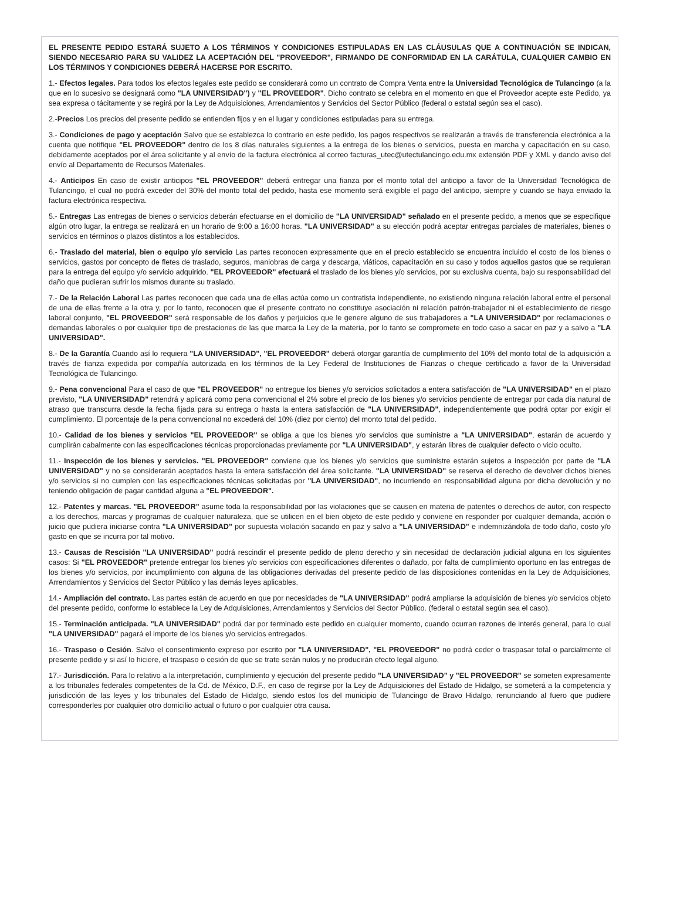EL PRESENTE PEDIDO ESTARÁ SUJETO A LOS TÉRMINOS Y CONDICIONES ESTIPULADAS EN LAS CLÁUSULAS QUE A CONTINUACIÓN SE INDICAN, SIENDO NECESARIO PARA SU VALIDEZ LA ACEPTACIÓN DEL "PROVEEDOR", FIRMANDO DE CONFORMIDAD EN LA CARÁTULA, CUALQUIER CAMBIO EN LOS TÉRMINOS Y CONDICIONES DEBERÁ HACERSE POR ESCRITO.
1.- Efectos legales. Para todos los efectos legales este pedido se considerará como un contrato de Compra Venta entre la Universidad Tecnológica de Tulancingo (a la que en lo sucesivo se designará como "LA UNIVERSIDAD") y "EL PROVEEDOR". Dicho contrato se celebra en el momento en que el Proveedor acepte este Pedido, ya sea expresa o tácitamente y se regirá por la Ley de Adquisiciones, Arrendamientos y Servicios del Sector Público (federal o estatal según sea el caso).
2.-Precios Los precios del presente pedido se entienden fijos y en el lugar y condiciones estipuladas para su entrega.
3.- Condiciones de pago y aceptación Salvo que se establezca lo contrario en este pedido, los pagos respectivos se realizarán a través de transferencia electrónica a la cuenta que notifique "EL PROVEEDOR" dentro de los 8 días naturales siguientes a la entrega de los bienes o servicios, puesta en marcha y capacitación en su caso, debidamente aceptados por el área solicitante y al envío de la factura electrónica al correo facturas_utec@utectulancingo.edu.mx extensión PDF y XML y dando aviso del envío al Departamento de Recursos Materiales.
4.- Anticipos En caso de existir anticipos "EL PROVEEDOR" deberá entregar una fianza por el monto total del anticipo a favor de la Universidad Tecnológica de Tulancingo, el cual no podrá exceder del 30% del monto total del pedido, hasta ese momento será exigible el pago del anticipo, siempre y cuando se haya enviado la factura electrónica respectiva.
5.- Entregas Las entregas de bienes o servicios deberán efectuarse en el domicilio de "LA UNIVERSIDAD" señalado en el presente pedido, a menos que se especifique algún otro lugar, la entrega se realizará en un horario de 9:00 a 16:00 horas. "LA UNIVERSIDAD" a su elección podrá aceptar entregas parciales de materiales, bienes o servicios en términos o plazos distintos a los establecidos.
6.- Traslado del material, bien o equipo y/o servicio Las partes reconocen expresamente que en el precio establecido se encuentra incluido el costo de los bienes o servicios, gastos por concepto de fletes de traslado, seguros, maniobras de carga y descarga, viáticos, capacitación en su caso y todos aquellos gastos que se requieran para la entrega del equipo y/o servicio adquirido. "EL PROVEEDOR" efectuará el traslado de los bienes y/o servicios, por su exclusiva cuenta, bajo su responsabilidad del daño que pudieran sufrir los mismos durante su traslado.
7.- De la Relación Laboral Las partes reconocen que cada una de ellas actúa como un contratista independiente, no existiendo ninguna relación laboral entre el personal de una de ellas frente a la otra y, por lo tanto, reconocen que el presente contrato no constituye asociación ni relación patrón-trabajador ni el establecimiento de riesgo laboral conjunto, "EL PROVEEDOR" será responsable de los daños y perjuicios que le genere alguno de sus trabajadores a "LA UNIVERSIDAD" por reclamaciones o demandas laborales o por cualquier tipo de prestaciones de las que marca la Ley de la materia, por lo tanto se compromete en todo caso a sacar en paz y a salvo a "LA UNIVERSIDAD".
8.- De la Garantía Cuando así lo requiera "LA UNIVERSIDAD", "EL PROVEEDOR" deberá otorgar garantía de cumplimiento del 10% del monto total de la adquisición a través de fianza expedida por compañía autorizada en los términos de la Ley Federal de Instituciones de Fianzas o cheque certificado a favor de la Universidad Tecnológica de Tulancingo.
9.- Pena convencional Para el caso de que "EL PROVEEDOR" no entregue los bienes y/o servicios solicitados a entera satisfacción de "LA UNIVERSIDAD" en el plazo previsto, "LA UNIVERSIDAD" retendrá y aplicará como pena convencional el 2% sobre el precio de los bienes y/o servicios pendiente de entregar por cada día natural de atraso que transcurra desde la fecha fijada para su entrega o hasta la entera satisfacción de "LA UNIVERSIDAD", independientemente que podrá optar por exigir el cumplimiento. El porcentaje de la pena convencional no excederá del 10% (diez por ciento) del monto total del pedido.
10.- Calidad de los bienes y servicios "EL PROVEEDOR" se obliga a que los bienes y/o servicios que suministre a "LA UNIVERSIDAD", estarán de acuerdo y cumplirán cabalmente con las especificaciones técnicas proporcionadas previamente por "LA UNIVERSIDAD", y estarán libres de cualquier defecto o vicio oculto.
11.- Inspección de los bienes y servicios. "EL PROVEEDOR" conviene que los bienes y/o servicios que suministre estarán sujetos a inspección por parte de "LA UNIVERSIDAD" y no se considerarán aceptados hasta la entera satisfacción del área solicitante. "LA UNIVERSIDAD" se reserva el derecho de devolver dichos bienes y/o servicios si no cumplen con las especificaciones técnicas solicitadas por "LA UNIVERSIDAD", no incurriendo en responsabilidad alguna por dicha devolución y no teniendo obligación de pagar cantidad alguna a "EL PROVEEDOR".
12.- Patentes y marcas. "EL PROVEEDOR" asume toda la responsabilidad por las violaciones que se causen en materia de patentes o derechos de autor, con respecto a los derechos, marcas y programas de cualquier naturaleza, que se utilicen en el bien objeto de este pedido y conviene en responder por cualquier demanda, acción o juicio que pudiera iniciarse contra "LA UNIVERSIDAD" por supuesta violación sacando en paz y salvo a "LA UNIVERSIDAD" e indemnizándola de todo daño, costo y/o gasto en que se incurra por tal motivo.
13.- Causas de Rescisión "LA UNIVERSIDAD" podrá rescindir el presente pedido de pleno derecho y sin necesidad de declaración judicial alguna en los siguientes casos: Si "EL PROVEEDOR" pretende entregar los bienes y/o servicios con especificaciones diferentes o dañado, por falta de cumplimiento oportuno en las entregas de los bienes y/o servicios, por incumplimiento con alguna de las obligaciones derivadas del presente pedido de las disposiciones contenidas en la Ley de Adquisiciones, Arrendamientos y Servicios del Sector Público y las demás leyes aplicables.
14.- Ampliación del contrato. Las partes están de acuerdo en que por necesidades de "LA UNIVERSIDAD" podrá ampliarse la adquisición de bienes y/o servicios objeto del presente pedido, conforme lo establece la Ley de Adquisiciones, Arrendamientos y Servicios del Sector Público. (federal o estatal según sea el caso).
15.- Terminación anticipada. "LA UNIVERSIDAD" podrá dar por terminado este pedido en cualquier momento, cuando ocurran razones de interés general, para lo cual "LA UNIVERSIDAD" pagará el importe de los bienes y/o servicios entregados.
16.- Traspaso o Cesión. Salvo el consentimiento expreso por escrito por "LA UNIVERSIDAD", "EL PROVEEDOR" no podrá ceder o traspasar total o parcialmente el presente pedido y si así lo hiciere, el traspaso o cesión de que se trate serán nulos y no producirán efecto legal alguno.
17.- Jurisdicción. Para lo relativo a la interpretación, cumplimiento y ejecución del presente pedido "LA UNIVERSIDAD" y "EL PROVEEDOR" se someten expresamente a los tribunales federales competentes de la Cd. de México, D.F., en caso de regirse por la Ley de Adquisiciones del Estado de Hidalgo, se someterá a la competencia y jurisdicción de las leyes y los tribunales del Estado de Hidalgo, siendo estos los del municipio de Tulancingo de Bravo Hidalgo, renunciando al fuero que pudiere corresponderles por cualquier otro domicilio actual o futuro o por cualquier otra causa.